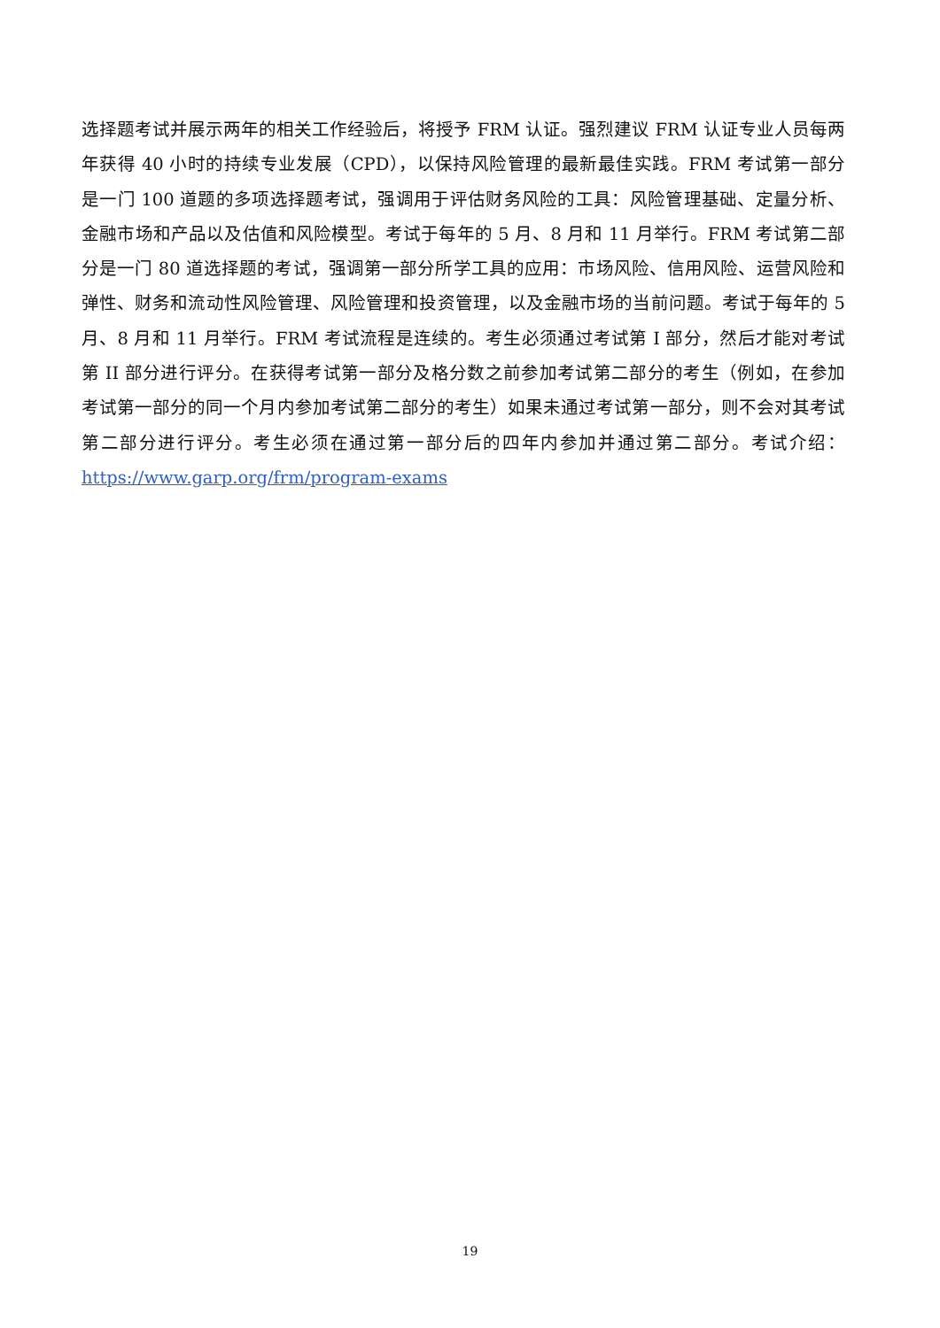选择题考试并展示两年的相关工作经验后，将授予 FRM 认证。强烈建议 FRM 认证专业人员每两年获得 40 小时的持续专业发展（CPD），以保持风险管理的最新最佳实践。FRM 考试第一部分是一门 100 道题的多项选择题考试，强调用于评估财务风险的工具：风险管理基础、定量分析、金融市场和产品以及估值和风险模型。考试于每年的 5 月、8 月和 11 月举行。FRM 考试第二部分是一门 80 道选择题的考试，强调第一部分所学工具的应用：市场风险、信用风险、运营风险和弹性、财务和流动性风险管理、风险管理和投资管理，以及金融市场的当前问题。考试于每年的 5 月、8 月和 11 月举行。FRM 考试流程是连续的。考生必须通过考试第 I 部分，然后才能对考试第 II 部分进行评分。在获得考试第一部分及格分数之前参加考试第二部分的考生（例如，在参加考试第一部分的同一个月内参加考试第二部分的考生）如果未通过考试第一部分，则不会对其考试第二部分进行评分。考生必须在通过第一部分后的四年内参加并通过第二部分。考试介绍：https://www.garp.org/frm/program-exams
19